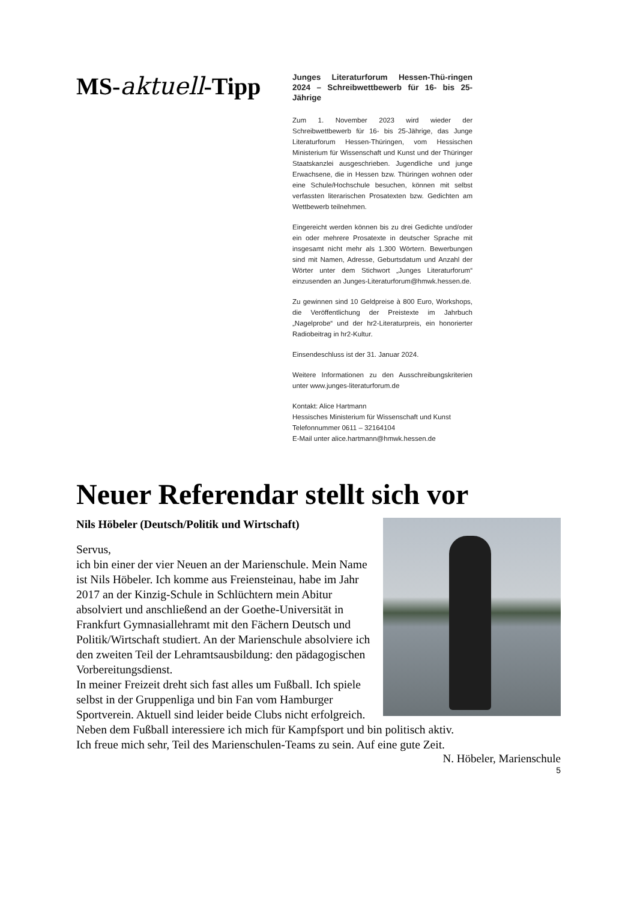MS-aktuell-Tipp
Junges Literaturforum Hessen-Thü-ringen 2024 – Schreibwettbewerb für 16- bis 25-Jährige
Zum 1. November 2023 wird wieder der Schreibwettbewerb für 16- bis 25-Jährige, das Junge Literaturforum Hessen-Thüringen, vom Hessischen Ministerium für Wissenschaft und Kunst und der Thüringer Staatskanzlei ausgeschrieben. Jugendliche und junge Erwachsene, die in Hessen bzw. Thüringen wohnen oder eine Schule/Hochschule besuchen, können mit selbst verfassten literarischen Prosatexten bzw. Gedichten am Wettbewerb teilnehmen.
Eingereicht werden können bis zu drei Gedichte und/oder ein oder mehrere Prosatexte in deutscher Sprache mit insgesamt nicht mehr als 1.300 Wörtern. Bewerbungen sind mit Namen, Adresse, Geburtsdatum und Anzahl der Wörter unter dem Stichwort „Junges Literaturforum“ einzusenden an Junges-Literaturforum@hmwk.hessen.de.
Zu gewinnen sind 10 Geldpreise à 800 Euro, Workshops, die Veröffentlichung der Preistexte im Jahrbuch „Nagelprobe“ und der hr2-Literaturpreis, ein honorierter Radiobeitrag in hr2-Kultur.
Einsendeschluss ist der 31. Januar 2024.
Weitere Informationen zu den Ausschreibungskriterien unter www.junges-literaturforum.de
Kontakt: Alice Hartmann
Hessisches Ministerium für Wissenschaft und Kunst
Telefonnummer 0611 – 32164104
E-Mail unter alice.hartmann@hmwk.hessen.de
Neuer Referendar stellt sich vor
Nils Höbeler (Deutsch/Politik und Wirtschaft)
Servus,
ich bin einer der vier Neuen an der Marienschule. Mein Name ist Nils Höbeler. Ich komme aus Freiensteinau, habe im Jahr 2017 an der Kinzig-Schule in Schlüchtern mein Abitur absolviert und anschließend an der Goethe-Universität in Frankfurt Gymnasiallehramt mit den Fächern Deutsch und Politik/Wirtschaft studiert. An der Marienschule absolviere ich den zweiten Teil der Lehramtsausbildung: den pädagogischen Vorbereitungsdienst.
In meiner Freizeit dreht sich fast alles um Fußball. Ich spiele selbst in der Gruppenliga und bin Fan vom Hamburger Sportverein. Aktuell sind leider beide Clubs nicht erfolgreich. Neben dem Fußball interessiere ich mich für Kampfsport und bin politisch aktiv.
Ich freue mich sehr, Teil des Marienschulen-Teams zu sein. Auf eine gute Zeit.
N. Höbeler, Marienschule
5